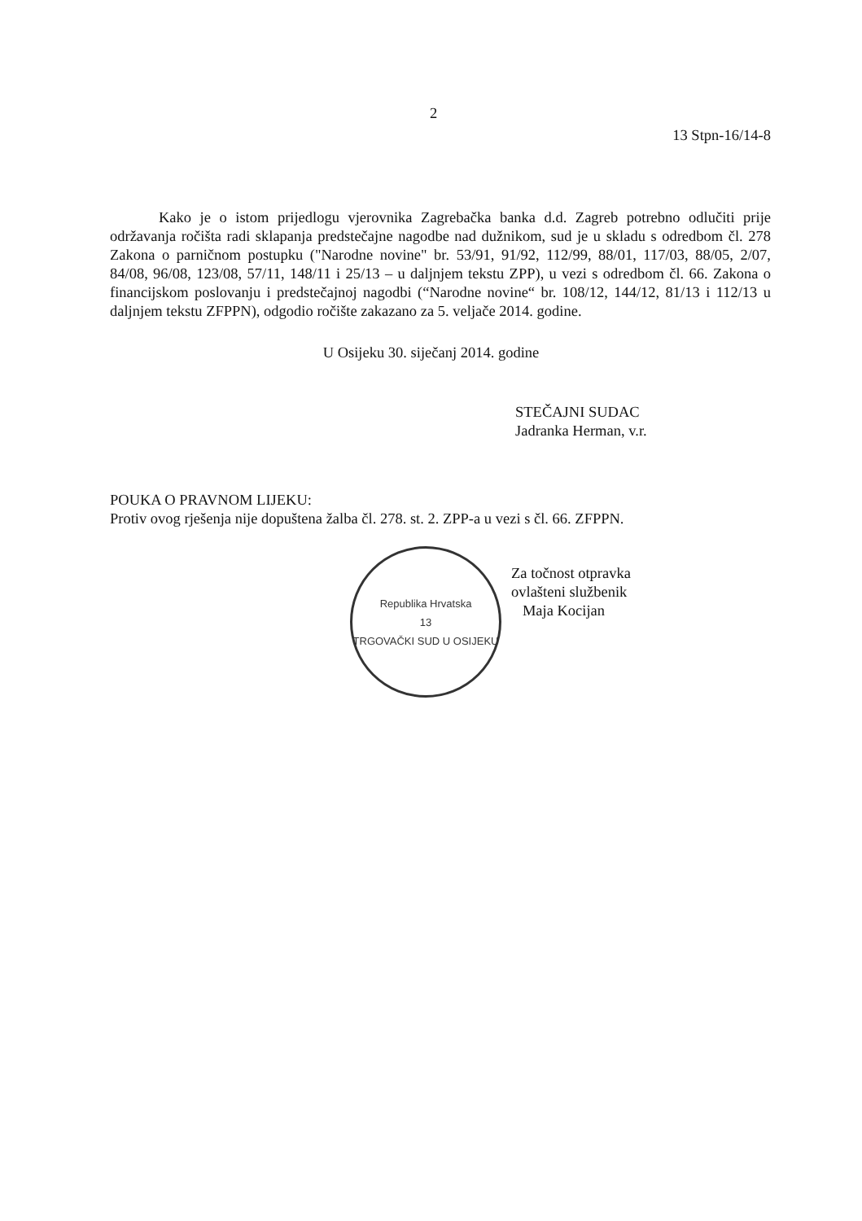2
13 Stpn-16/14-8
Kako je o istom prijedlogu vjerovnika Zagrebačka banka d.d. Zagreb potrebno odlučiti prije održavanja ročišta radi sklapanja predstečajne nagodbe nad dužnikom, sud je u skladu s odredbom čl. 278 Zakona o parničnom postupku ("Narodne novine" br. 53/91, 91/92, 112/99, 88/01, 117/03, 88/05, 2/07, 84/08, 96/08, 123/08, 57/11, 148/11 i 25/13 – u daljnjem tekstu ZPP), u vezi s odredbom čl. 66. Zakona o financijskom poslovanju i predstečajnoj nagodbi (“Narodne novine“ br. 108/12, 144/12, 81/13 i 112/13 u daljnjem tekstu ZFPPN), odgodio ročište zakazano za 5. veljače 2014. godine.
U Osijeku 30. siječanj 2014. godine
STEČAJNI SUDAC
Jadranka Herman, v.r.
POUKA O PRAVNOM LIJEKU:
Protiv ovog rješenja nije dopuštena žalba čl. 278. st. 2. ZPP-a u vezi s čl. 66. ZFPPN.
Republika Hrvatska
13
TRGOVAČKI SUD U OSIJEKU
Za točnost otpravka
ovlašteni službenik
Maja Kocijan